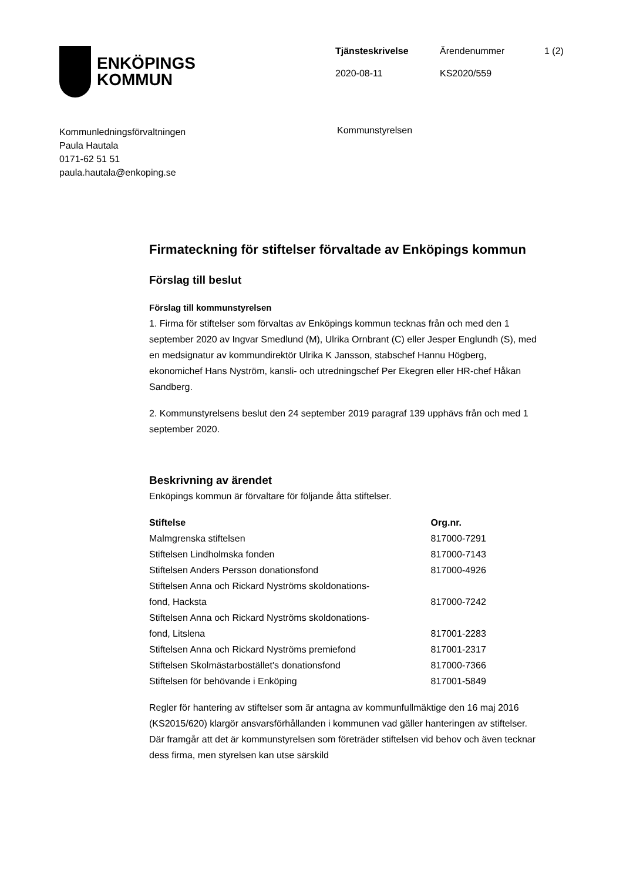ENKÖPINGS
KOMMUN
| Tjänsteskrivelse | Ärendenummer | 1 (2) |
| 2020-08-11 | KS2020/559 | |
Kommunledningsförvaltningen
Paula Hautala
0171-62 51 51
paula.hautala@enkoping.se
Kommunstyrelsen
Firmateckning för stiftelser förvaltade av Enköpings kommun
Förslag till beslut
Förslag till kommunstyrelsen
1. Firma för stiftelser som förvaltas av Enköpings kommun tecknas från och med den 1 september 2020 av Ingvar Smedlund (M), Ulrika Ornbrant (C) eller Jesper Englundh (S), med en medsignatur av kommundirektör Ulrika K Jansson, stabschef Hannu Högberg, ekonomichef Hans Nyström, kansli- och utredningschef Per Ekegren eller HR-chef Håkan Sandberg.
2. Kommunstyrelsens beslut den 24 september 2019 paragraf 139 upphävs från och med 1 september 2020.
Beskrivning av ärendet
Enköpings kommun är förvaltare för följande åtta stiftelser.
| Stiftelse | Org.nr. |
| --- | --- |
| Malmgrenska stiftelsen | 817000-7291 |
| Stiftelsen Lindholmska fonden | 817000-7143 |
| Stiftelsen Anders Persson donationsfond | 817000-4926 |
| Stiftelsen Anna och Rickard Nyströms skoldonations- fond, Hacksta | 817000-7242 |
| Stiftelsen Anna och Rickard Nyströms skoldonations- fond, Litslena | 817001-2283 |
| Stiftelsen Anna och Rickard Nyströms premiefond | 817001-2317 |
| Stiftelsen Skolmästarbostället's donationsfond | 817000-7366 |
| Stiftelsen för behövande i Enköping | 817001-5849 |
Regler för hantering av stiftelser som är antagna av kommunfullmäktige den 16 maj 2016 (KS2015/620) klargör ansvarsförhållanden i kommunen vad gäller hanteringen av stiftelser. Där framgår att det är kommunstyrelsen som företräder stiftelsen vid behov och även tecknar dess firma, men styrelsen kan utse särskild